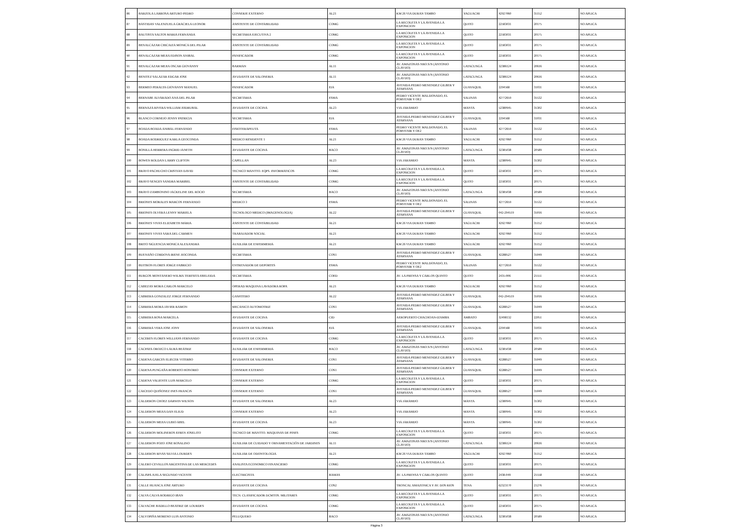| 86 | BARZOLA LARROSA ARTURO PEDRO | CONSERJE EXTERNO | AL21 | KM 26 VIA DURAN TAMBO | YAGUACHI | 42927060 | 35152 | NO APLICA |
| 87 | BASTIDAS VALENZUELA GRACIELA LEONOR | ASISTENTE DE CONTABILIDAD | COMG | LA RECOLETA Y LA AVENIDA LA EXPOSICION | QUITO | 22583031 | 20175 | NO APLICA |
| 88 | BAUTISTA SALTOS MARIA FERNANDA | SECRETARIA EJECUTIVA 2 | COMG | LA RECOLETA Y LA AVENIDA LA EXPOSICION | QUITO | 22583031 | 20175 | NO APLICA |
| 89 | BENALCAZAR CHICAIZA MONICA DEL PILAR | ASISTENTE DE CONTABILIDAD | COMG | LA RECOLETA Y LA AVENIDA LA EXPOSICION | QUITO | 22583031 | 20175 | NO APLICA |
| 90 | BENALCAZAR MEJIA EDISON ANIBAL | PANIFICADOR | COMG | LA RECOLETA Y LA AVENIDA LA EXPOSICION | QUITO | 22583031 | 20175 | NO APLICA |
| 91 | BENALCAZAR MEJIA OSCAR GIOVANNY | BARMAN | AL11 | AV. AMAZONAS NRO.S/N (ANTONIO CLAVIJO) | LATACUNGA | 32386124 | 20616 | NO APLICA |
| 92 | BENITEZ SALAZAR EDGAR JOSE | AYUDANTE DE SALONERIA | AL11 | AV. AMAZONAS NRO.S/N (ANTONIO CLAVIJO) | LATACUNGA | 32386124 | 20616 | NO APLICA |
| 93 | BERMEO PERALTA GIOVANNY MANUEL | PANIFICADOR | EIA | AVENIDA PEDRO MENENDEZ GILBER Y ATARSANA | GUAYAQUIL | 2294568 | 31031 | NO APLICA |
| 94 | BERNABE ALVARADO ANA DEL PILAR | SECRETARIA | ESMA | PEDRO VICENTE MALDONADO, EL PORVENIR Y OE2 | SALINAS | 42772659 | 35532 | NO APLICA |
| 95 | BERNAZA RIVERA WILLIAM ASDRUBAL | AYUDANTE DE COCINA | AL23 | VIA JARAMIJO | MANTA | 52380945 | 35302 | NO APLICA |
| 96 | BLANCO CORNEJO JENNY PATRICIA | SECRETARIA | EIA | AVENIDA PEDRO MENENDEZ GILBER Y ATARSANA | GUAYAQUIL | 2294568 | 31031 | NO APLICA |
| 97 | BOADA BOADA ANIBAL FERNANDO | FISIOTERAPEUTA | ESMA | PEDRO VICENTE MALDONADO, EL PORVENIR Y OE2 | SALINAS | 42772659 | 35532 | NO APLICA |
| 98 | BOADA RODRIGUEZ KARLA GEOCONDA | MEDICO RESIDENTE 1 | AL21 | KM 26 VIA DURAN TAMBO | YAGUACHI | 42927060 | 35152 | NO APLICA |
| 99 | BONILLA HERRERA INGRID JANETH | AYUDANTE DE COCINA | BACO | AV. AMAZONAS NRO.S/N (ANTONIO CLAVIJO) | LATACUNGA | 32385038 | 20589 | NO APLICA |
| 100 | BOWEN ROLDAN LARRY CLIFTON | CAPELLAN | AL23 | VIA JARAMIJO | MANTA | 52380945 | 35302 | NO APLICA |
| 101 | BRAVO PACHUCHO CRISTIAN DAVID | TECNICO MANTTO. EQPS. INFORMATICOS | COMG | LA RECOLETA Y LA AVENIDA LA EXPOSICION | QUITO | 22583031 | 20175 | NO APLICA |
| 102 | BRAVO SENGES SANDRA MARIBEL | ASISTENTE DE CONTABILIDAD | COMG | LA RECOLETA Y LA AVENIDA LA EXPOSICION | QUITO | 22583031 | 20175 | NO APLICA |
| 103 | BRAVO ZAMBONINO JACKELINE DEL ROCIO | SECRETARIA | BACO | AV. AMAZONAS NRO.S/N (ANTONIO CLAVIJO) | LATACUNGA | 32385038 | 20589 | NO APLICA |
| 104 | BRIONES MORALES MARCOS FERNANDO | MEDICO 3 | ESMA | PEDRO VICENTE MALDONADO, EL PORVENIR Y OE2 | SALINAS | 42772659 | 35532 | NO APLICA |
| 105 | BRIONES OLVERA LENNY MARIELA | TECNOLOGO MEDICO (IMAGENOLOGIA) | AL22 | AVENIDA PEDRO MENENDEZ GILBER Y ATARSANA | GUAYAQUIL | 042-294519 | 35016 | NO APLICA |
| 106 | BRIONES VIVAS ELIZABETH MARIA | ASISTENTE DE CONTABILIDAD | AL21 | KM 26 VIA DURAN TAMBO | YAGUACHI | 42927060 | 35152 | NO APLICA |
| 107 | BRIONES VIVAS SARA DEL CARMEN | TRABAJADOR SOCIAL | AL21 | KM 26 VIA DURAN TAMBO | YAGUACHI | 42927060 | 35152 | NO APLICA |
| 108 | BRITO SIGUENCIA MONICA ALEXANDRA | AUXILIAR DE ENFERMERIA | AL21 | KM 26 VIA DURAN TAMBO | YAGUACHI | 42927060 | 35152 | NO APLICA |
| 109 | BUENAÑO CORDOVA IRENE JIOCONDA | SECRETARIA | COS1 | AVENIDA PEDRO MENENDEZ GILBER Y ATARSANA | GUAYAQUIL | 42288527 | 35049 | NO APLICA |
| 110 | BUITRON FLORES JORGE FABRICIO | ENTRENADOR DE DEPORTES | ESMA | PEDRO VICENTE MALDONADO, EL PORVENIR Y OE2 | SALINAS | 42772659 | 35532 | NO APLICA |
| 111 | BURGOS MONTANERO WILMA TERESITA EBELEIDA | SECRETARIA | COED | AV. LA PRENSA Y CARLOS QUINTO | QUITO | 2435-006 | 25551 | NO APLICA |
| 112 | CABEZAS MORA CARLOS MARCELO | OPERAD MAQUINA LAVADORA ROPA | AL21 | KM 26 VIA DURAN TAMBO | YAGUACHI | 42927060 | 35152 | NO APLICA |
| 113 | CABRERA GONZALEZ JORGE FERNANDO | GASFITERO | AL22 | AVENIDA PEDRO MENENDEZ GILBER Y ATARSANA | GUAYAQUIL | 042-294519 | 35016 | NO APLICA |
| 114 | CABRERA MORA JAVIER RAMON | MECANICO AUTOMOTRIZ | COS1 | AVENIDA PEDRO MENENDEZ GILBER Y ATARSANA | GUAYAQUIL | 42288527 | 35049 | NO APLICA |
| 115 | CABRERA ROSA MARCELA | AYUDANTE DE COCINA | CID | AEROPUERTO CHACHOAN-IZAMBA | AMBATO | 32498132 | 22051 | NO APLICA |
| 116 | CABRERA VERA JOSE JONY | AYUDANTE DE SALONERIA | EIA | AVENIDA PEDRO MENENDEZ GILBER Y ATARSANA | GUAYAQUIL | 2294568 | 31031 | NO APLICA |
| 117 | CACERES FLORES WILLIANS FERNANDO | AYUDANTE DE COCINA | COMG | LA RECOLETA Y LA AVENIDA LA EXPOSICION | QUITO | 22583031 | 20175 | NO APLICA |
| 118 | CACPATA OROZCO LAURA BEATRIZ | AUXILIAR DE ENFERMERIA | BACO | AV. AMAZONAS NRO.S/N (ANTONIO CLAVIJO) | LATACUNGA | 32385038 | 20589 | NO APLICA |
| 119 | CADENA GARCES ELIECER VITERBO | AYUDANTE DE SALONERIA | COS1 | AVENIDA PEDRO MENENDEZ GILBER Y ATARSANA | GUAYAQUIL | 42288527 | 35049 | NO APLICA |
| 120 | CADENA PUNGAÑA ROBERTO HONORIO | CONSERJE EXTERNO | COS1 | AVENIDA PEDRO MENENDEZ GILBER Y ATARSANA | GUAYAQUIL | 42288527 | 35049 | NO APLICA |
| 121 | CADENA VALIENTE LUIS MARCELO | CONSERJE EXTERNO | COMG | LA RECOLETA Y LA AVENIDA LA EXPOSICION | QUITO | 22583031 | 20175 | NO APLICA |
| 122 | CAICEDO QUIÑONEZ INES FRANCIS | CONSERJE EXTERNO | COS1 | AVENIDA PEDRO MENENDEZ GILBER Y ATARSANA | GUAYAQUIL | 42288527 | 35049 | NO APLICA |
| 123 | CALDERON CHOEZ DARWIN WILSON | AYUDANTE DE SALONERIA | AL23 | VIA JARAMIJO | MANTA | 52380945 | 35302 | NO APLICA |
| 124 | CALDERON MEJIA DAN ELIUD | CONSERJE EXTERNO | AL23 | VIA JARAMIJO | MANTA | 52380945 | 35302 | NO APLICA |
| 125 | CALDERON MEJIA ULBIO ABEL | AYUDANTE DE COCINA | AL23 | VIA JARAMIJO | MANTA | 52380945 | 35302 | NO APLICA |
| 126 | CALDERON MOLINEROS EFREN JOSELITO | TECNICO DE MANTTO. MAQUINAS DE PINES | COMG | LA RECOLETA Y LA AVENIDA LA EXPOSICION | QUITO | 22583031 | 20175 | NO APLICA |
| 127 | CALDERON POZO JOSE ROSALINO | AUXILIAR DE CUIDADO Y ORNAMENTACIÓN DE JARDINES | AL11 | AV. AMAZONAS NRO.S/N (ANTONIO CLAVIJO) | LATACUNGA | 32386124 | 20616 | NO APLICA |
| 128 | CALDERON RIVAS SILVIA LOURDES | AUXILIAR DE ODONTOLOGIA | AL21 | KM 26 VIA DURAN TAMBO | YAGUACHI | 42927060 | 35152 | NO APLICA |
| 129 | CALERO CEVALLOS ARGENTINA DE LAS MERCEDES | ANALISTA ECONOMICO FINANCIERO | COMG | LA RECOLETA Y LA AVENIDA LA EXPOSICION | QUITO | 22583031 | 20175 | NO APLICA |
| 130 | CALISPA JUELA SEGUNDO VICENTE | ELECTRICISTA | BAMAS | AV. LA PRENSA Y CARLOS QUINTO | QUITO | 2438-049 | 25558 | NO APLICA |
| 131 | CALLE HUANCA JOSE ARTURO | AYUDANTE DE COCINA | COS2 | TRONCAL AMAZONICA Y AV. DOS RIOS | TENA | 62323170 | 21276 | NO APLICA |
| 132 | CALVA CALVA RODRIGO IBAN | TECN. CLASIFICADOR DCMTOS. MILITARES | COMG | LA RECOLETA Y LA AVENIDA LA EXPOSICION | QUITO | 22583031 | 20175 | NO APLICA |
| 133 | CALVACHE BADILLO BEATRIZ DE LOURDES | AYUDANTE DE COCINA | COMG | LA RECOLETA Y LA AVENIDA LA EXPOSICION | QUITO | 22583031 | 20175 | NO APLICA |
| 134 | CALVOPIÑA MORENO LUIS ANTONIO | PELUQUERO | BACO | AV. AMAZONAS NRO.S/N (ANTONIO CLAVIJO) | LATACUNGA | 32385038 | 20589 | NO APLICA |
Página 3